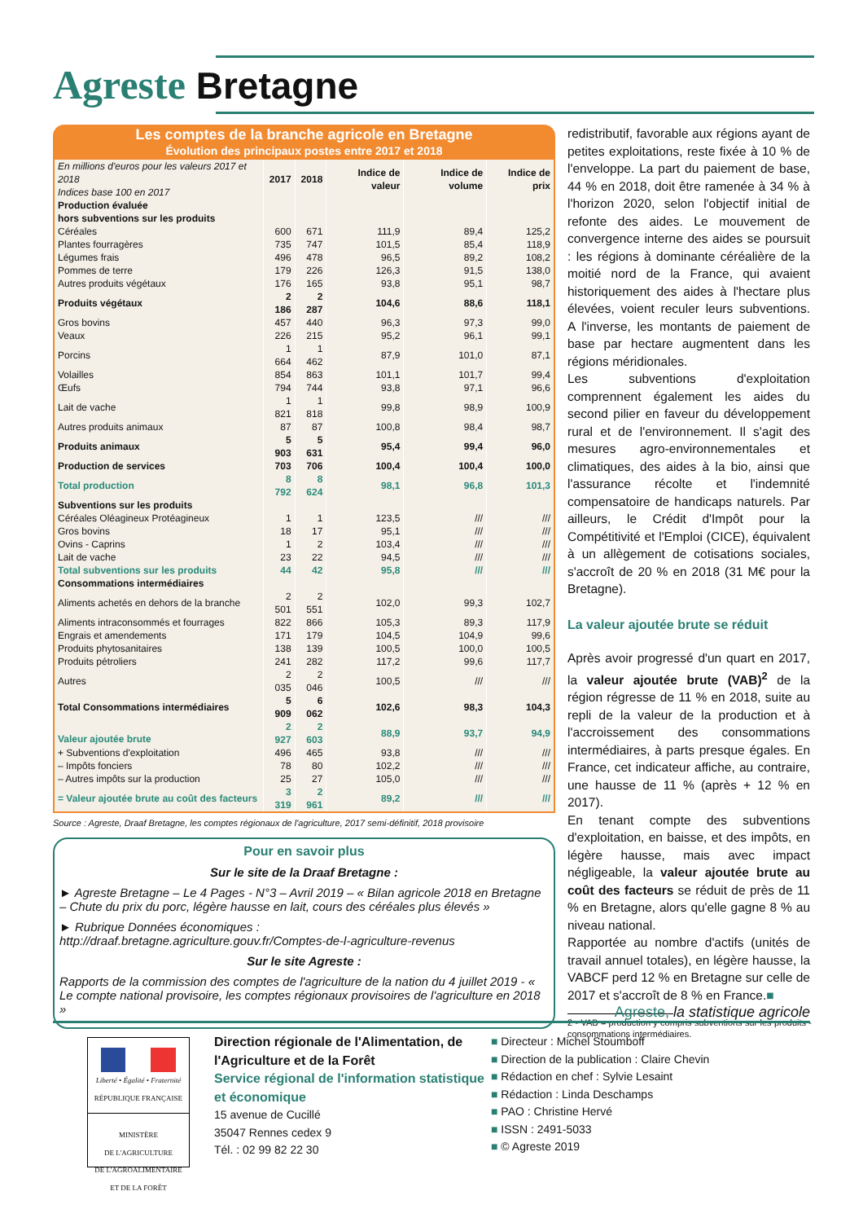Agreste Bretagne
Les comptes de la branche agricole en Bretagne
Évolution des principaux postes entre 2017 et 2018
| En millions d'euros pour les valeurs 2017 et 2018 Indices base 100 en 2017 | 2017 | 2018 | Indice de valeur | Indice de volume | Indice de prix |
| --- | --- | --- | --- | --- | --- |
| Production évaluée hors subventions sur les produits | | | | | |
| Céréales | 600 | 671 | 111,9 | 89,4 | 125,2 |
| Plantes fourragères | 735 | 747 | 101,5 | 85,4 | 118,9 |
| Légumes frais | 496 | 478 | 96,5 | 89,2 | 108,2 |
| Pommes de terre | 179 | 226 | 126,3 | 91,5 | 138,0 |
| Autres produits végétaux | 176 | 165 | 93,8 | 95,1 | 98,7 |
| Produits végétaux | 2 186 | 2 287 | 104,6 | 88,6 | 118,1 |
| Gros bovins | 457 | 440 | 96,3 | 97,3 | 99,0 |
| Veaux | 226 | 215 | 95,2 | 96,1 | 99,1 |
| Porcins | 1 664 | 1 462 | 87,9 | 101,0 | 87,1 |
| Volailles | 854 | 863 | 101,1 | 101,7 | 99,4 |
| Œufs | 794 | 744 | 93,8 | 97,1 | 96,6 |
| Lait de vache | 1 821 | 1 818 | 99,8 | 98,9 | 100,9 |
| Autres produits animaux | 87 | 87 | 100,8 | 98,4 | 98,7 |
| Produits animaux | 5 903 | 5 631 | 95,4 | 99,4 | 96,0 |
| Production de services | 703 | 706 | 100,4 | 100,4 | 100,0 |
| Total production | 8 792 | 8 624 | 98,1 | 96,8 | 101,3 |
| Subventions sur les produits | | | | | |
| Céréales Oléagineux Protéagineux | 1 | 1 | 123,5 | /// | /// |
| Gros bovins | 18 | 17 | 95,1 | /// | /// |
| Ovins - Caprins | 1 | 2 | 103,4 | /// | /// |
| Lait de vache | 23 | 22 | 94,5 | /// | /// |
| Total subventions sur les produits | 44 | 42 | 95,8 | /// | /// |
| Consommations intermédiaires | | | | | |
| Aliments achetés en dehors de la branche | 2 501 | 2 551 | 102,0 | 99,3 | 102,7 |
| Aliments intraconsommés et fourrages | 822 | 866 | 105,3 | 89,3 | 117,9 |
| Engrais et amendements | 171 | 179 | 104,5 | 104,9 | 99,6 |
| Produits phytosanitaires | 138 | 139 | 100,5 | 100,0 | 100,5 |
| Produits pétroliers | 241 | 282 | 117,2 | 99,6 | 117,7 |
| Autres | 2 035 | 2 046 | 100,5 | /// | /// |
| Total Consommations intermédiaires | 5 909 | 6 062 | 102,6 | 98,3 | 104,3 |
| Valeur ajoutée brute | 2 927 | 2 603 | 88,9 | 93,7 | 94,9 |
| + Subventions d'exploitation | 496 | 465 | 93,8 | /// | /// |
| – Impôts fonciers | 78 | 80 | 102,2 | /// | /// |
| – Autres impôts sur la production | 25 | 27 | 105,0 | /// | /// |
| = Valeur ajoutée brute au coût des facteurs | 3 319 | 2 961 | 89,2 | /// | /// |
Source : Agreste, Draaf Bretagne, les comptes régionaux de l'agriculture, 2017 semi-définitif, 2018 provisoire
Pour en savoir plus
Sur le site de la Draaf Bretagne :
► Agreste Bretagne – Le 4 Pages - N°3 – Avril 2019 – « Bilan agricole 2018 en Bretagne – Chute du prix du porc, légère hausse en lait, cours des céréales plus élevés »
► Rubrique Données économiques :
http://draaf.bretagne.agriculture.gouv.fr/Comptes-de-l-agriculture-revenus
Sur le site Agreste :
Rapports de la commission des comptes de l'agriculture de la nation du 4 juillet 2019 - « Le compte national provisoire, les comptes régionaux provisoires de l'agriculture en 2018 »
redistributif, favorable aux régions ayant de petites exploitations, reste fixée à 10 % de l'enveloppe. La part du paiement de base, 44 % en 2018, doit être ramenée à 34 % à l'horizon 2020, selon l'objectif initial de refonte des aides. Le mouvement de convergence interne des aides se poursuit : les régions à dominante céréalière de la moitié nord de la France, qui avaient historiquement des aides à l'hectare plus élevées, voient reculer leurs subventions. A l'inverse, les montants de paiement de base par hectare augmentent dans les régions méridionales.
Les subventions d'exploitation comprennent également les aides du second pilier en faveur du développement rural et de l'environnement. Il s'agit des mesures agro-environnementales et climatiques, des aides à la bio, ainsi que l'assurance récolte et l'indemnité compensatoire de handicaps naturels. Par ailleurs, le Crédit d'Impôt pour la Compétitivité et l'Emploi (CICE), équivalent à un allègement de cotisations sociales, s'accroît de 20 % en 2018 (31 M€ pour la Bretagne).
La valeur ajoutée brute se réduit
Après avoir progressé d'un quart en 2017, la valeur ajoutée brute (VAB)<sup>2</sup> de la région régresse de 11 % en 2018, suite au repli de la valeur de la production et à l'accroissement des consommations intermédiaires, à parts presque égales. En France, cet indicateur affiche, au contraire, une hausse de 11 % (après + 12 % en 2017).
En tenant compte des subventions d'exploitation, en baisse, et des impôts, en légère hausse, mais avec impact négligeable, la valeur ajoutée brute au coût des facteurs se réduit de près de 11 % en Bretagne, alors qu'elle gagne 8 % au niveau national.
Rapportée au nombre d'actifs (unités de travail annuel totales), en légère hausse, la VABCF perd 12 % en Bretagne sur celle de 2017 et s'accroît de 8 % en France.■
2 - VAB = production y compris subventions sur les produits - consommations intermédiaires.
Agreste, la statistique agricole
Liberté • Égalité • Fraternité
RÉPUBLIQUE FRANÇAISE
MINISTÈRE
DE L'AGRICULTURE
DE L'AGROALIMENTAIRE
ET DE LA FORÊT
Direction régionale de l'Alimentation, de l'Agriculture et de la Forêt
Service régional de l'information statistique et économique
15 avenue de Cucillé
35047 Rennes cedex 9
Tél. : 02 99 82 22 30
■ Directeur : Michel Stoumboff
■ Direction de la publication : Claire Chevin
■ Rédaction en chef : Sylvie Lesaint
■ Rédaction : Linda Deschamps
■ PAO : Christine Hervé
■ ISSN : 2491-5033
■ © Agreste 2019